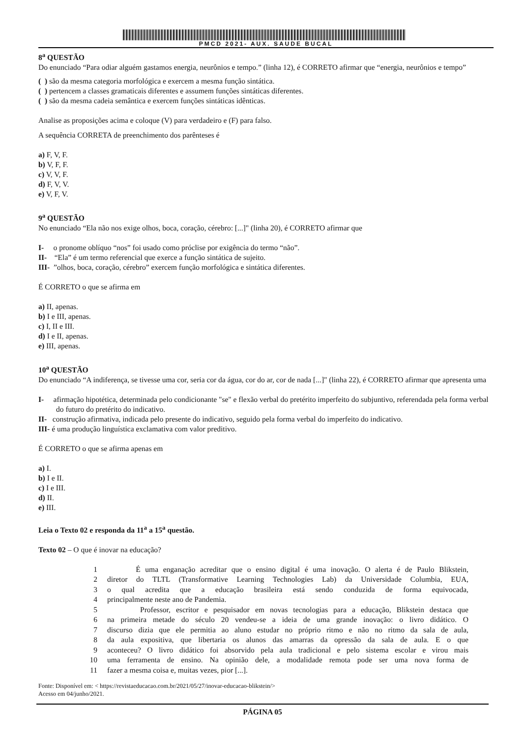PMCD 2021- AUX. SAUDE BUCAL
8<sup>a</sup> QUESTÃO
Do enunciado “Para odiar alguém gastamos energia, neurônios e tempo.” (linha 12), é CORRETO afirmar que “energia, neurônios e tempo”
( ) são da mesma categoria morfológica e exercem a mesma função sintática.
( ) pertencem a classes gramaticais diferentes e assumem funções sintáticas diferentes.
( ) são da mesma cadeia semântica e exercem funções sintáticas idênticas.
Analise as proposições acima e coloque (V) para verdadeiro e (F) para falso.
A sequência CORRETA de preenchimento dos parênteses é
a) F, V, F.
b) V, F, F.
c) V, V, F.
d) F, V, V.
e) V, F, V.
9<sup>a</sup> QUESTÃO
No enunciado “Ela não nos exige olhos, boca, coração, cérebro: [...]" (linha 20), é CORRETO afirmar que
I- o pronome oblíquo “nos” foi usado como próclise por exigência do termo “não”.
II- “Ela” é um termo referencial que exerce a função sintática de sujeito.
III- ”olhos, boca, coração, cérebro” exercem função morfológica e sintática diferentes.
É CORRETO o que se afirma em
a) II, apenas.
b) I e III, apenas.
c) I, II e III.
d) I e II, apenas.
e) III, apenas.
10<sup>a</sup> QUESTÃO
Do enunciado “A indiferença, se tivesse uma cor, seria cor da água, cor do ar, cor de nada [...]" (linha 22), é CORRETO afirmar que apresenta uma
I- afirmação hipotética, determinada pelo condicionante "se" e flexão verbal do pretérito imperfeito do subjuntivo, referendada pela forma verbal do futuro do pretérito do indicativo.
II- construção afirmativa, indicada pelo presente do indicativo, seguido pela forma verbal do imperfeito do indicativo.
III- é uma produção linguística exclamativa com valor preditivo.
É CORRETO o que se afirma apenas em
a) I.
b) I e II.
c) I e III.
d) II.
e) III.
Leia o Texto 02 e responda da 11<sup>a</sup> a 15<sup>a</sup> questão.
Texto 02 – O que é inovar na educação?
1 É uma enganação acreditar que o ensino digital é uma inovação. O alerta é de Paulo Blikstein,
2 diretor do TLTL (Transformative Learning Technologies Lab) da Universidade Columbia, EUA,
3 o qual acredita que a educação brasileira está sendo conduzida de forma equivocada,
4 principalmente neste ano de Pandemia.
5 Professor, escritor e pesquisador em novas tecnologias para a educação, Blikstein destaca que
6 na primeira metade do século 20 vendeu-se a ideia de uma grande inovação: o livro didático. O
7 discurso dizia que ele permitia ao aluno estudar no próprio ritmo e não no ritmo da sala de aula,
8 da aula expositiva, que libertaria os alunos das amarras da opressão da sala de aula. E o que
9 aconteceu? O livro didático foi absorvido pela aula tradicional e pelo sistema escolar e virou mais
10 uma ferramenta de ensino. Na opinião dele, a modalidade remota pode ser uma nova forma de
11 fazer a mesma coisa e, muitas vezes, pior [...].
Fonte: Disponível em: < https://revistaeducacao.com.br/2021/05/27/inovar-educacao-blikstein/>
Acesso em 04/junho/2021.
PÁGINA 05